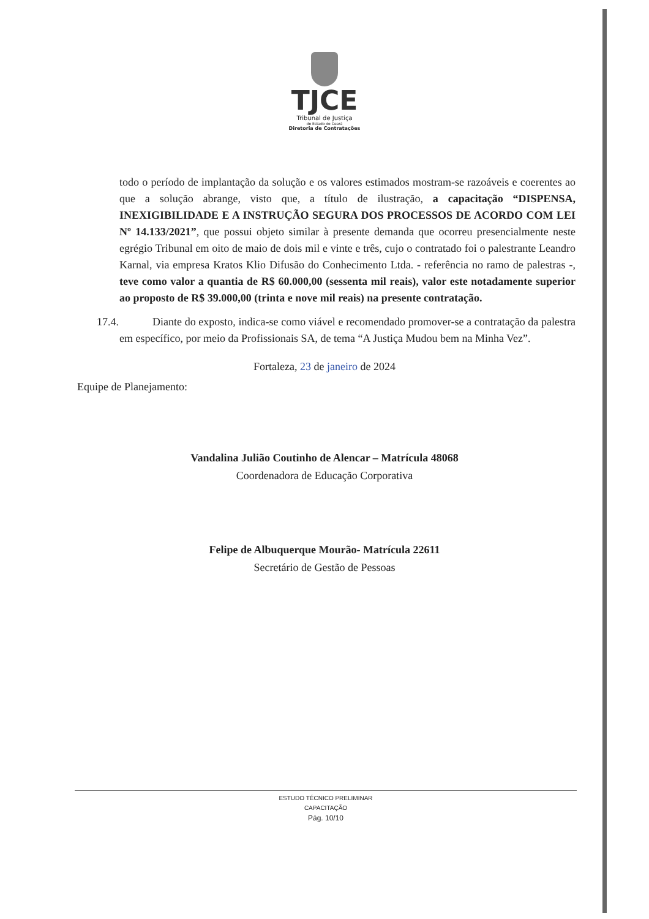TJCE
Tribunal de Justiça
do Estado do Ceará
Diretoria de Contratações
todo o período de implantação da solução e os valores estimados mostram-se razoáveis e coerentes ao que a solução abrange, visto que, a título de ilustração, a capacitação “DISPENSA, INEXIGIBILIDADE E A INSTRUÇÃO SEGURA DOS PROCESSOS DE ACORDO COM LEI Nº 14.133/2021”, que possui objeto similar à presente demanda que ocorreu presencialmente neste egrégio Tribunal em oito de maio de dois mil e vinte e três, cujo o contratado foi o palestrante Leandro Karnal, via empresa Kratos Klio Difusão do Conhecimento Ltda. - referência no ramo de palestras -, teve como valor a quantia de R$ 60.000,00 (sessenta mil reais), valor este notadamente superior ao proposto de R$ 39.000,00 (trinta e nove mil reais) na presente contratação.
17.4. Diante do exposto, indica-se como viável e recomendado promover-se a contratação da palestra em específico, por meio da Profissionais SA, de tema “A Justiça Mudou bem na Minha Vez”.
Fortaleza, 23 de janeiro de 2024
Equipe de Planejamento:
Vandalina Julião Coutinho de Alencar – Matrícula 48068
Coordenadora de Educação Corporativa
Felipe de Albuquerque Mourão- Matrícula 22611
Secretário de Gestão de Pessoas
ESTUDO TÉCNICO PRELIMINAR
CAPACITAÇÃO
Pág. 10/10